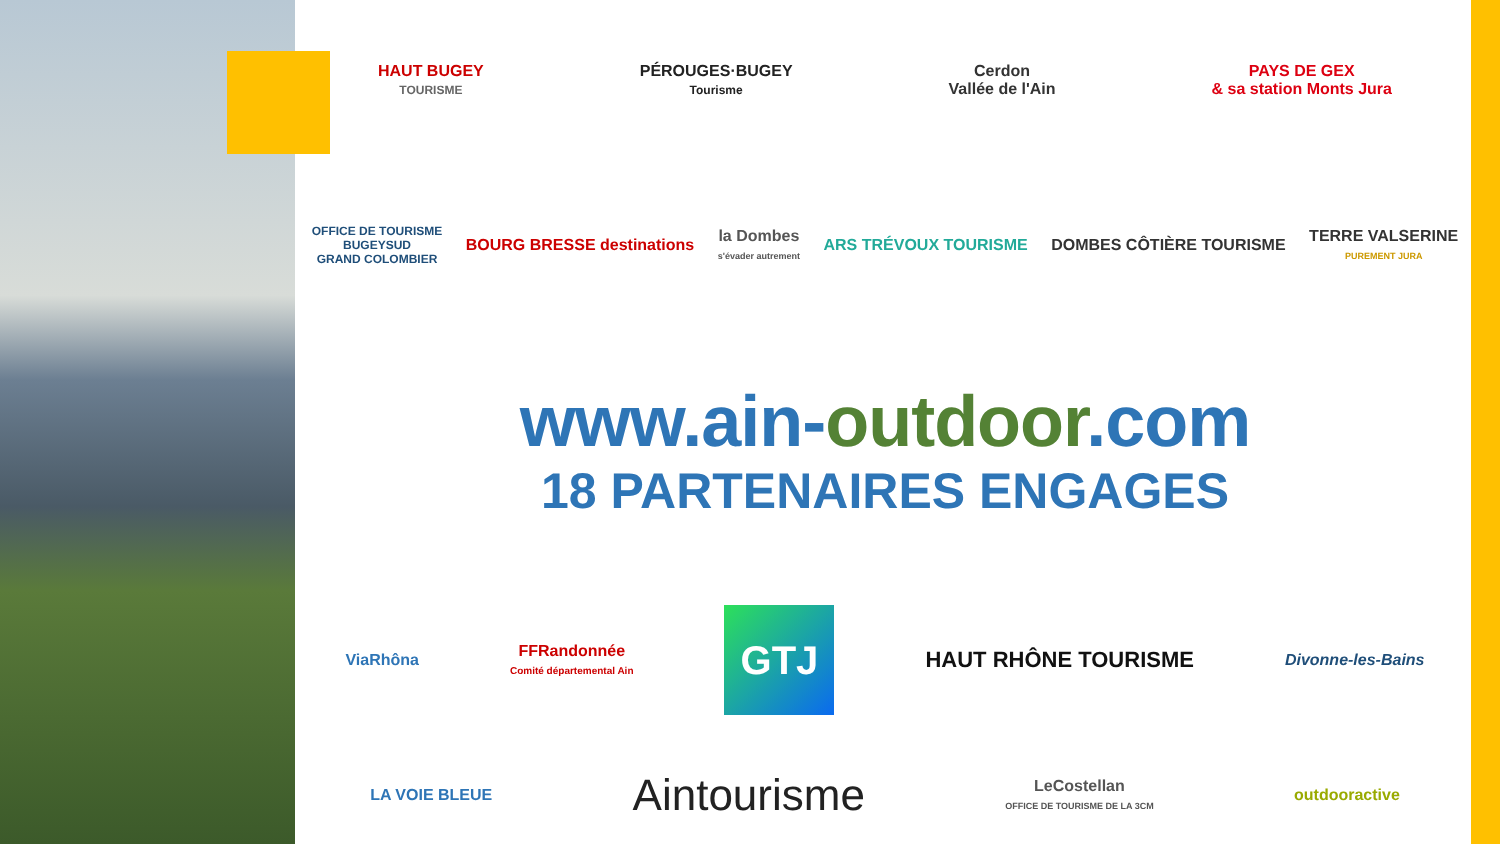HAUT BUGEY
TOURISME
PÉROUGES·BUGEY
Tourisme
Cerdon
Vallée de l'Ain
PAYS DE GEX
& sa station Monts Jura
OFFICE DE TOURISME
BUGEYSUD
GRAND COLOMBIER
BOURG BRESSE destinations
la Dombes
s'évader autrement
ARS TRÉVOUX TOURISME DOMBES CÔTIÈRE TOURISME
TERRE VALSERINE
PUREMENT JURA
www.ain-outdoor.com
18 PARTENAIRES ENGAGES
ViaRhôna
FFRandonnée
Comité départemental Ain
GTJ
HAUT RHÔNE TOURISME
Divonne-les-Bains
LA VOIE BLEUE
Aintourisme
LeCostellan
OFFICE DE TOURISME DE LA 3CM
outdooractive